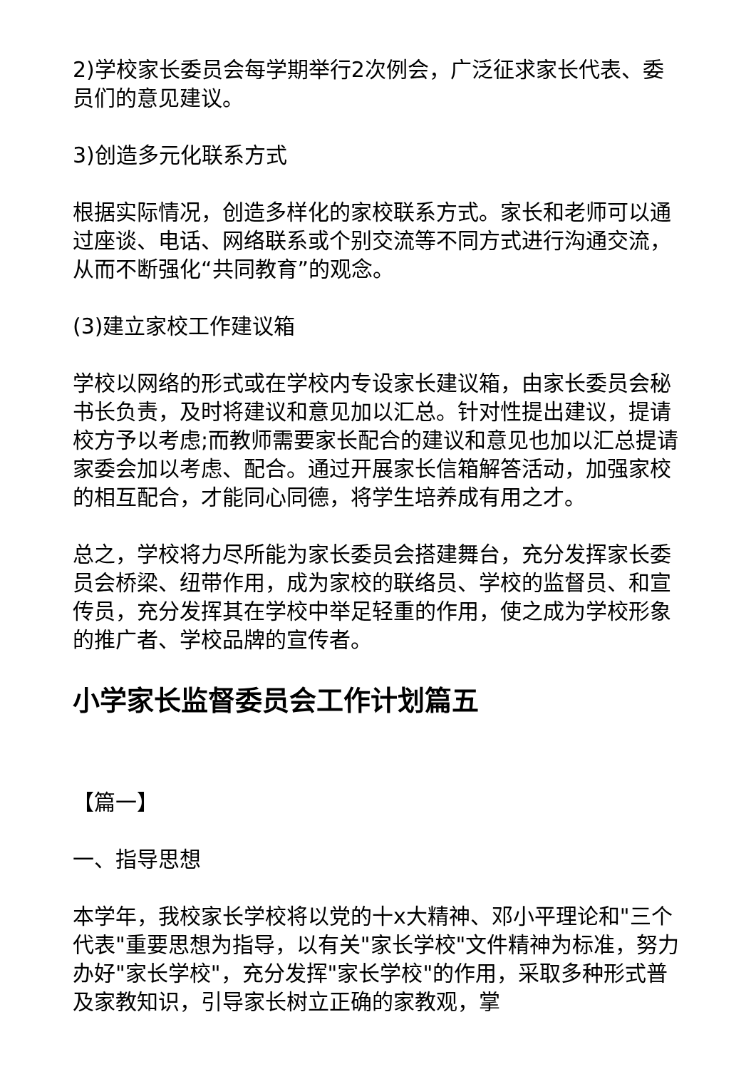2)学校家长委员会每学期举行2次例会，广泛征求家长代表、委员们的意见建议。
3)创造多元化联系方式
根据实际情况，创造多样化的家校联系方式。家长和老师可以通过座谈、电话、网络联系或个别交流等不同方式进行沟通交流，从而不断强化“共同教育”的观念。
(3)建立家校工作建议箱
学校以网络的形式或在学校内专设家长建议箱，由家长委员会秘书长负责，及时将建议和意见加以汇总。针对性提出建议，提请校方予以考虑;而教师需要家长配合的建议和意见也加以汇总提请家委会加以考虑、配合。通过开展家长信箱解答活动，加强家校的相互配合，才能同心同德，将学生培养成有用之才。
总之，学校将力尽所能为家长委员会搭建舞台，充分发挥家长委员会桥梁、纽带作用，成为家校的联络员、学校的监督员、和宣传员，充分发挥其在学校中举足轻重的作用，使之成为学校形象的推广者、学校品牌的宣传者。
小学家长监督委员会工作计划篇五
【篇一】
一、指导思想
本学年，我校家长学校将以党的十x大精神、邓小平理论和"三个代表"重要思想为指导，以有关"家长学校"文件精神为标准，努力办好"家长学校"，充分发挥"家长学校"的作用，采取多种形式普及家教知识，引导家长树立正确的家教观，掌